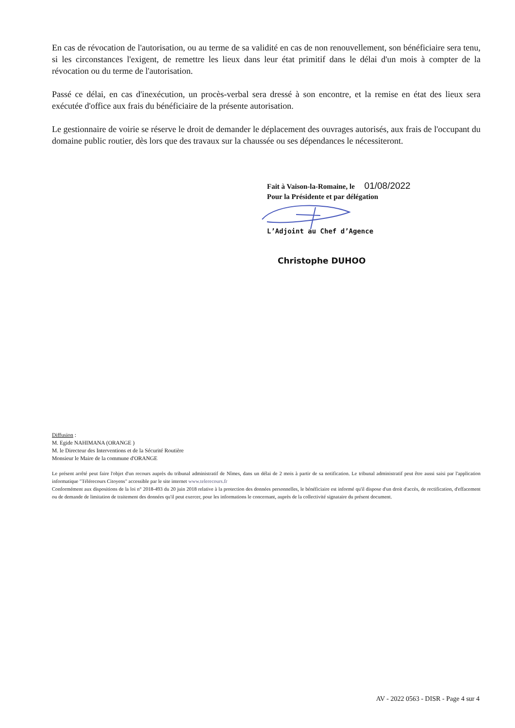En cas de révocation de l'autorisation, ou au terme de sa validité en cas de non renouvellement, son bénéficiaire sera tenu, si les circonstances l'exigent, de remettre les lieux dans leur état primitif dans le délai d'un mois à compter de la révocation ou du terme de l'autorisation.
Passé ce délai, en cas d'inexécution, un procès-verbal sera dressé à son encontre, et la remise en état des lieux sera exécutée d'office aux frais du bénéficiaire de la présente autorisation.
Le gestionnaire de voirie se réserve le droit de demander le déplacement des ouvrages autorisés, aux frais de l'occupant du domaine public routier, dès lors que des travaux sur la chaussée ou ses dépendances le nécessiteront.
Fait à Vaison-la-Romaine, le 01/08/2022
Pour la Présidente et par délégation
L’Adjoint au Chef d’Agence
Christophe DUHOO
Diffusion :
M. Egide NAHIMANA (ORANGE )
M. le Directeur des Interventions et de la Sécurité Routière
Monsieur le Maire de la commune d'ORANGE
Le présent arrêté peut faire l'objet d'un recours auprès du tribunal administratif de Nîmes, dans un délai de 2 mois à partir de sa notification. Le tribunal administratif peut être aussi saisi par l'application informatique "Télérecours Citoyens" accessible par le site internet www.telerecours.fr
Conformément aux dispositions de la loi n° 2018-493 du 20 juin 2018 relative à la protection des données personnelles, le bénéficiaire est informé qu'il dispose d'un droit d'accès, de rectification, d'effacement ou de demande de limitation de traitement des données qu'il peut exercer, pour les informations le concernant, auprès de la collectivité signataire du présent document.
AV - 2022 0563 - DISR - Page 4 sur 4